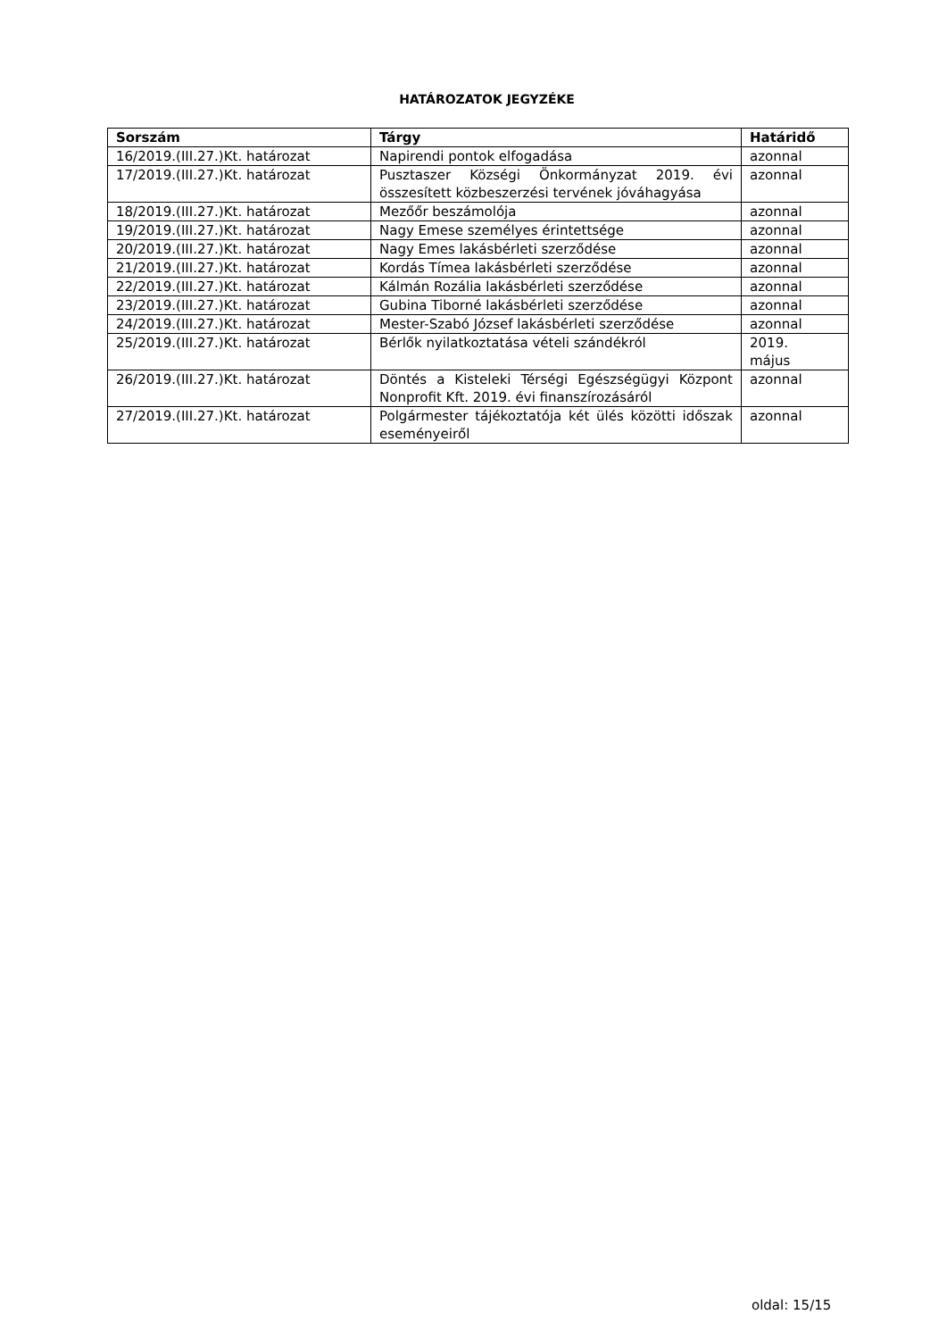HATÁROZATOK JEGYZÉKE
| Sorszám | Tárgy | Határidő |
| --- | --- | --- |
| 16/2019.(III.27.)Kt. határozat | Napirendi pontok elfogadása | azonnal |
| 17/2019.(III.27.)Kt. határozat | Pusztaszer Községi Önkormányzat 2019. évi összesített közbeszerzési tervének jóváhagyása | azonnal |
| 18/2019.(III.27.)Kt. határozat | Mezőőr beszámolója | azonnal |
| 19/2019.(III.27.)Kt. határozat | Nagy Emese személyes érintettsége | azonnal |
| 20/2019.(III.27.)Kt. határozat | Nagy Emes lakásbérleti szerződése | azonnal |
| 21/2019.(III.27.)Kt. határozat | Kordás Tímea lakásbérleti szerződése | azonnal |
| 22/2019.(III.27.)Kt. határozat | Kálmán Rozália lakásbérleti szerződése | azonnal |
| 23/2019.(III.27.)Kt. határozat | Gubina Tiborné lakásbérleti szerződése | azonnal |
| 24/2019.(III.27.)Kt. határozat | Mester-Szabó József lakásbérleti szerződése | azonnal |
| 25/2019.(III.27.)Kt. határozat | Bérlők nyilatkoztatása vételi szándékról | 2019. május |
| 26/2019.(III.27.)Kt. határozat | Döntés a Kisteleki Térségi Egészségügyi Központ Nonprofit Kft. 2019. évi finanszírozásáról | azonnal |
| 27/2019.(III.27.)Kt. határozat | Polgármester tájékoztatója két ülés közötti időszak eseményeiről | azonnal |
oldal: 15/15